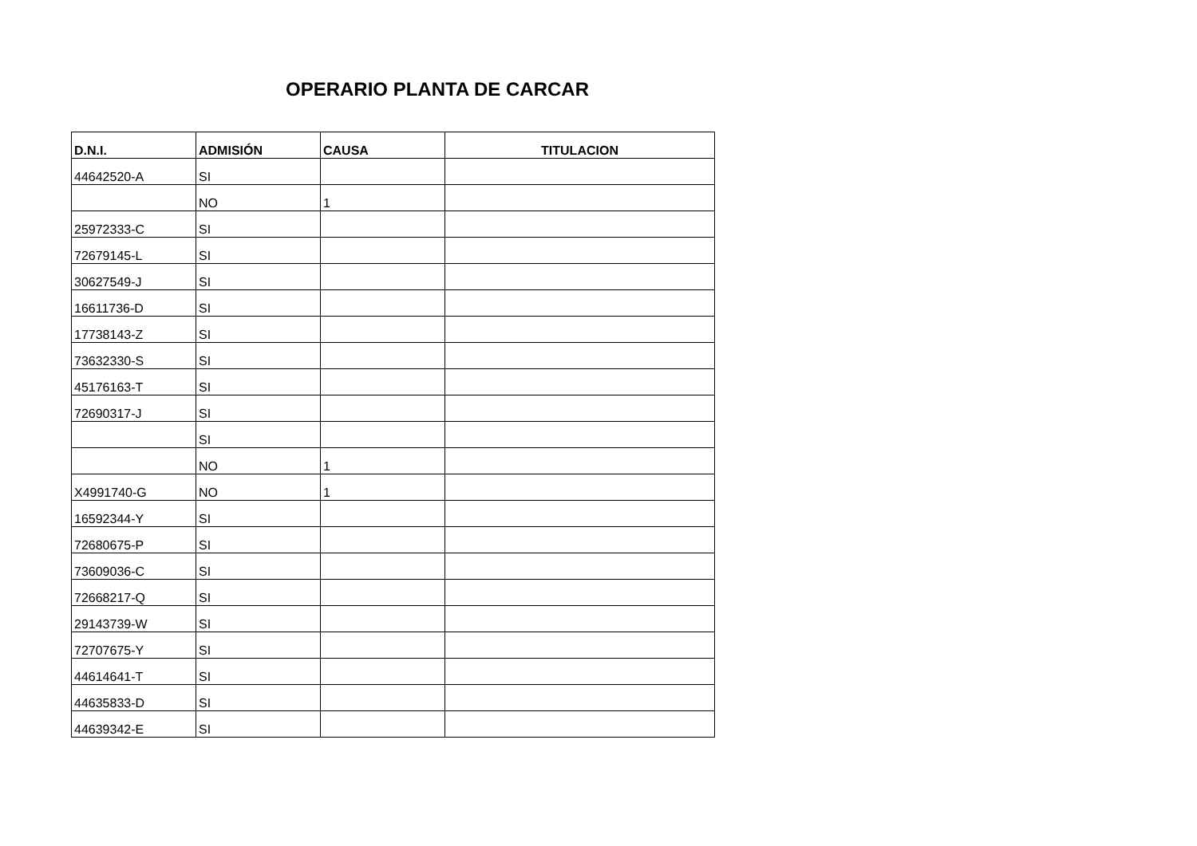OPERARIO PLANTA DE CARCAR
| D.N.I. | ADMISIÓN | CAUSA | TITULACION |
| --- | --- | --- | --- |
| 44642520-A | SI | | |
| | NO | 1 | |
| 25972333-C | SI | | |
| 72679145-L | SI | | |
| 30627549-J | SI | | |
| 16611736-D | SI | | |
| 17738143-Z | SI | | |
| 73632330-S | SI | | |
| 45176163-T | SI | | |
| 72690317-J | SI | | |
| | SI | | |
| | NO | 1 | |
| X4991740-G | NO | 1 | |
| 16592344-Y | SI | | |
| 72680675-P | SI | | |
| 73609036-C | SI | | |
| 72668217-Q | SI | | |
| 29143739-W | SI | | |
| 72707675-Y | SI | | |
| 44614641-T | SI | | |
| 44635833-D | SI | | |
| 44639342-E | SI | | |